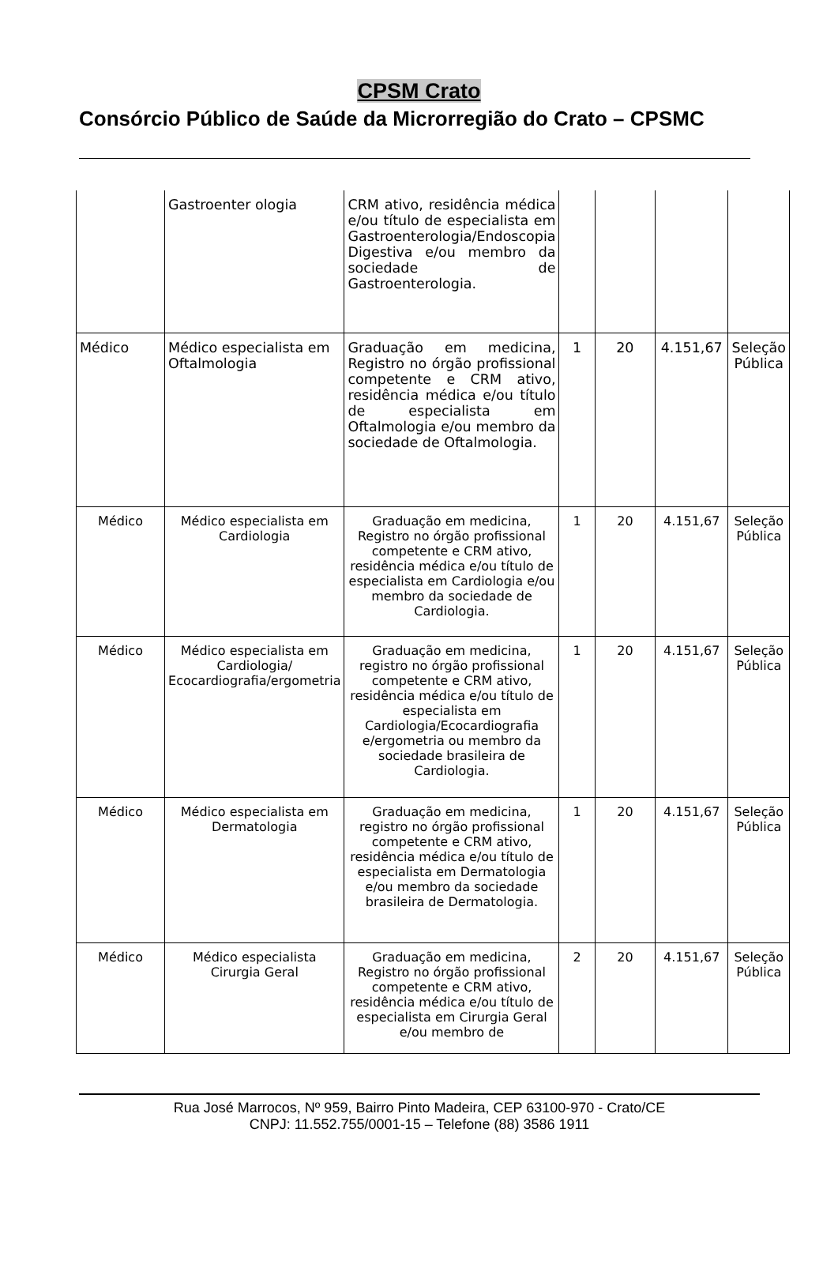CPSM Crato
Consórcio Público de Saúde da Microrregião do Crato – CPSMC
| | Gastroenter ologia | CRM ativo, residência médica e/ou título de especialista em Gastroenterologia/Endoscopia Digestiva e/ou membro da sociedade de Gastroenterologia. | | | | |
| Médico | Médico especialista em Oftalmologia | Graduação em medicina, Registro no órgão profissional competente e CRM ativo, residência médica e/ou título de especialista em Oftalmologia e/ou membro da sociedade de Oftalmologia. | 1 | 20 | 4.151,67 | Seleção Pública |
| Médico | Médico especialista em Cardiologia | Graduação em medicina, Registro no órgão profissional competente e CRM ativo, residência médica e/ou título de especialista em Cardiologia e/ou membro da sociedade de Cardiologia. | 1 | 20 | 4.151,67 | Seleção Pública |
| Médico | Médico especialista em Cardiologia/ Ecocardiografia/ergometria | Graduação em medicina, registro no órgão profissional competente e CRM ativo, residência médica e/ou título de especialista em Cardiologia/Ecocardiografia e/ergometria ou membro da sociedade brasileira de Cardiologia. | 1 | 20 | 4.151,67 | Seleção Pública |
| Médico | Médico especialista em Dermatologia | Graduação em medicina, registro no órgão profissional competente e CRM ativo, residência médica e/ou título de especialista em Dermatologia e/ou membro da sociedade brasileira de Dermatologia. | 1 | 20 | 4.151,67 | Seleção Pública |
| Médico | Médico especialista Cirurgia Geral | Graduação em medicina, Registro no órgão profissional competente e CRM ativo, residência médica e/ou título de especialista em Cirurgia Geral e/ou membro de | 2 | 20 | 4.151,67 | Seleção Pública |
Rua José Marrocos, Nº 959, Bairro Pinto Madeira, CEP 63100-970 - Crato/CE
CNPJ: 11.552.755/0001-15 – Telefone (88) 3586 1911